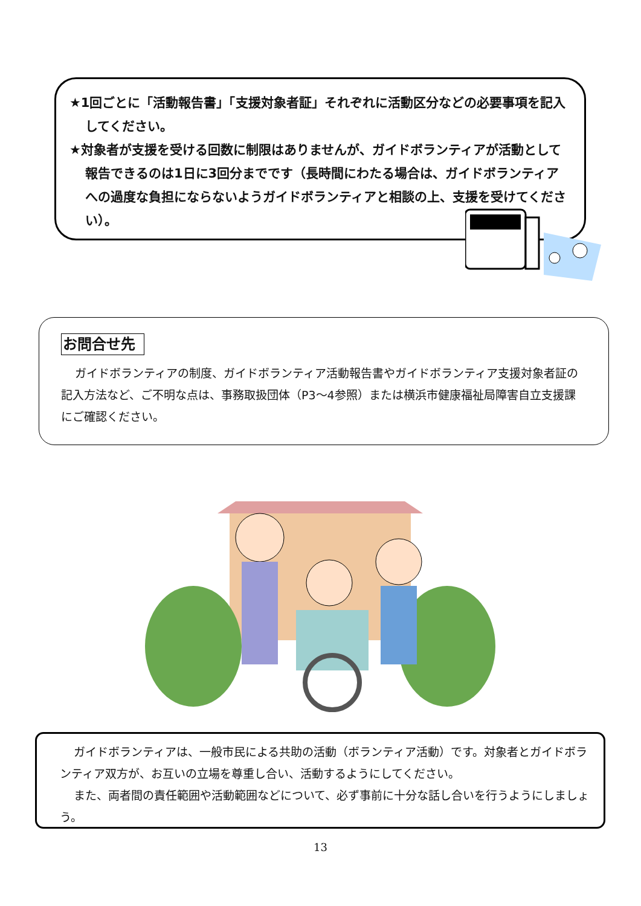★1回ごとに「活動報告書」「支援対象者証」それぞれに活動区分などの必要事項を記入してください。
★対象者が支援を受ける回数に制限はありませんが、ガイドボランティアが活動として報告できるのは1日に3回分までです（長時間にわたる場合は、ガイドボランティアへの過度な負担にならないようガイドボランティアと相談の上、支援を受けてください）。
お問合せ先
ガイドボランティアの制度、ガイドボランティア活動報告書やガイドボランティア支援対象者証の記入方法など、ご不明な点は、事務取扱団体（P3～4参照）または横浜市健康福祉局障害自立支援課にご確認ください。
ガイドボランティアは、一般市民による共助の活動（ボランティア活動）です。対象者とガイドボランティア双方が、お互いの立場を尊重し合い、活動するようにしてください。
また、両者間の責任範囲や活動範囲などについて、必ず事前に十分な話し合いを行うようにしましょう。
13